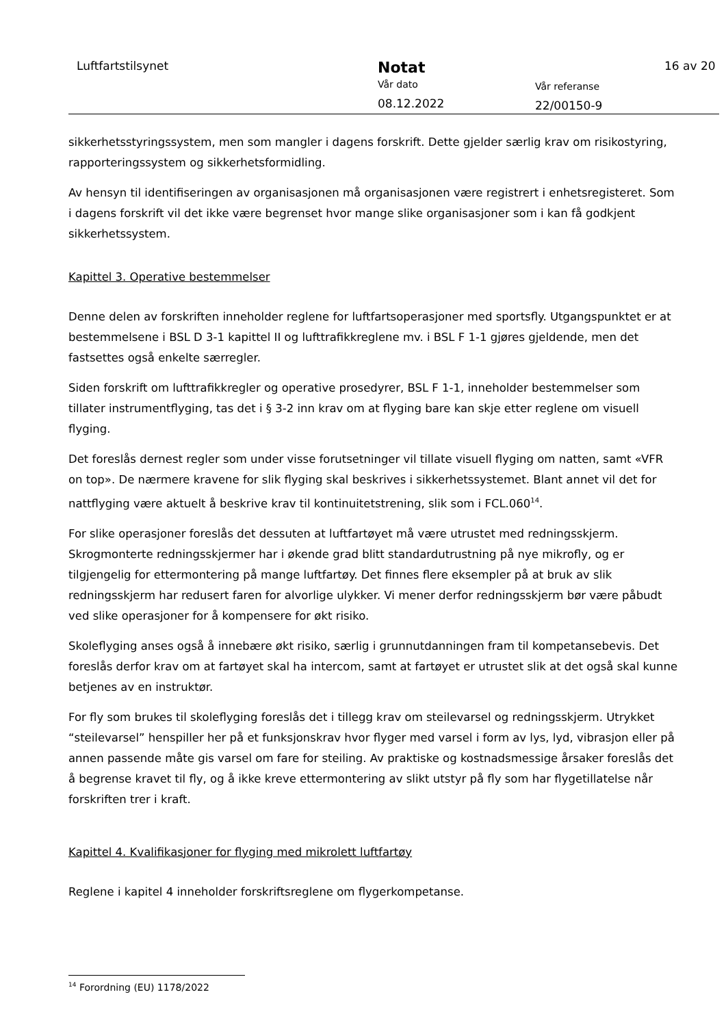Luftfartstilsynet
Notat
Vår dato
08.12.2022
Vår referanse
22/00150-9
16 av 20
sikkerhetsstyringssystem, men som mangler i dagens forskrift. Dette gjelder særlig krav om risikostyring, rapporteringssystem og sikkerhetsformidling.
Av hensyn til identifiseringen av organisasjonen må organisasjonen være registrert i enhetsregisteret. Som i dagens forskrift vil det ikke være begrenset hvor mange slike organisasjoner som i kan få godkjent sikkerhetssystem.
Kapittel 3. Operative bestemmelser
Denne delen av forskriften inneholder reglene for luftfartsoperasjoner med sportsfly. Utgangspunktet er at bestemmelsene i BSL D 3-1 kapittel II og lufttrafikkreglene mv. i BSL F 1-1 gjøres gjeldende, men det fastsettes også enkelte særregler.
Siden forskrift om lufttrafikkregler og operative prosedyrer, BSL F 1-1, inneholder bestemmelser som tillater instrumentflyging, tas det i § 3-2 inn krav om at flyging bare kan skje etter reglene om visuell flyging.
Det foreslås dernest regler som under visse forutsetninger vil tillate visuell flyging om natten, samt «VFR on top». De nærmere kravene for slik flyging skal beskrives i sikkerhetssystemet. Blant annet vil det for nattflyging være aktuelt å beskrive krav til kontinuitetstrening, slik som i FCL.060<sup>14</sup>.
For slike operasjoner foreslås det dessuten at luftfartøyet må være utrustet med redningsskjerm. Skrogmonterte redningsskjermer har i økende grad blitt standardutrustning på nye mikrofly, og er tilgjengelig for ettermontering på mange luftfartøy. Det finnes flere eksempler på at bruk av slik redningsskjerm har redusert faren for alvorlige ulykker. Vi mener derfor redningsskjerm bør være påbudt ved slike operasjoner for å kompensere for økt risiko.
Skoleflyging anses også å innebære økt risiko, særlig i grunnutdanningen fram til kompetansebevis. Det foreslås derfor krav om at fartøyet skal ha intercom, samt at fartøyet er utrustet slik at det også skal kunne betjenes av en instruktør.
For fly som brukes til skoleflyging foreslås det i tillegg krav om steilevarsel og redningsskjerm. Utrykket “steilevarsel” henspiller her på et funksjonskrav hvor flyger med varsel i form av lys, lyd, vibrasjon eller på annen passende måte gis varsel om fare for steiling. Av praktiske og kostnadsmessige årsaker foreslås det å begrense kravet til fly, og å ikke kreve ettermontering av slikt utstyr på fly som har flygetillatelse når forskriften trer i kraft.
Kapittel 4. Kvalifikasjoner for flyging med mikrolett luftfartøy
Reglene i kapitel 4 inneholder forskriftsreglene om flygerkompetanse.
<sup>14</sup> Forordning (EU) 1178/2022